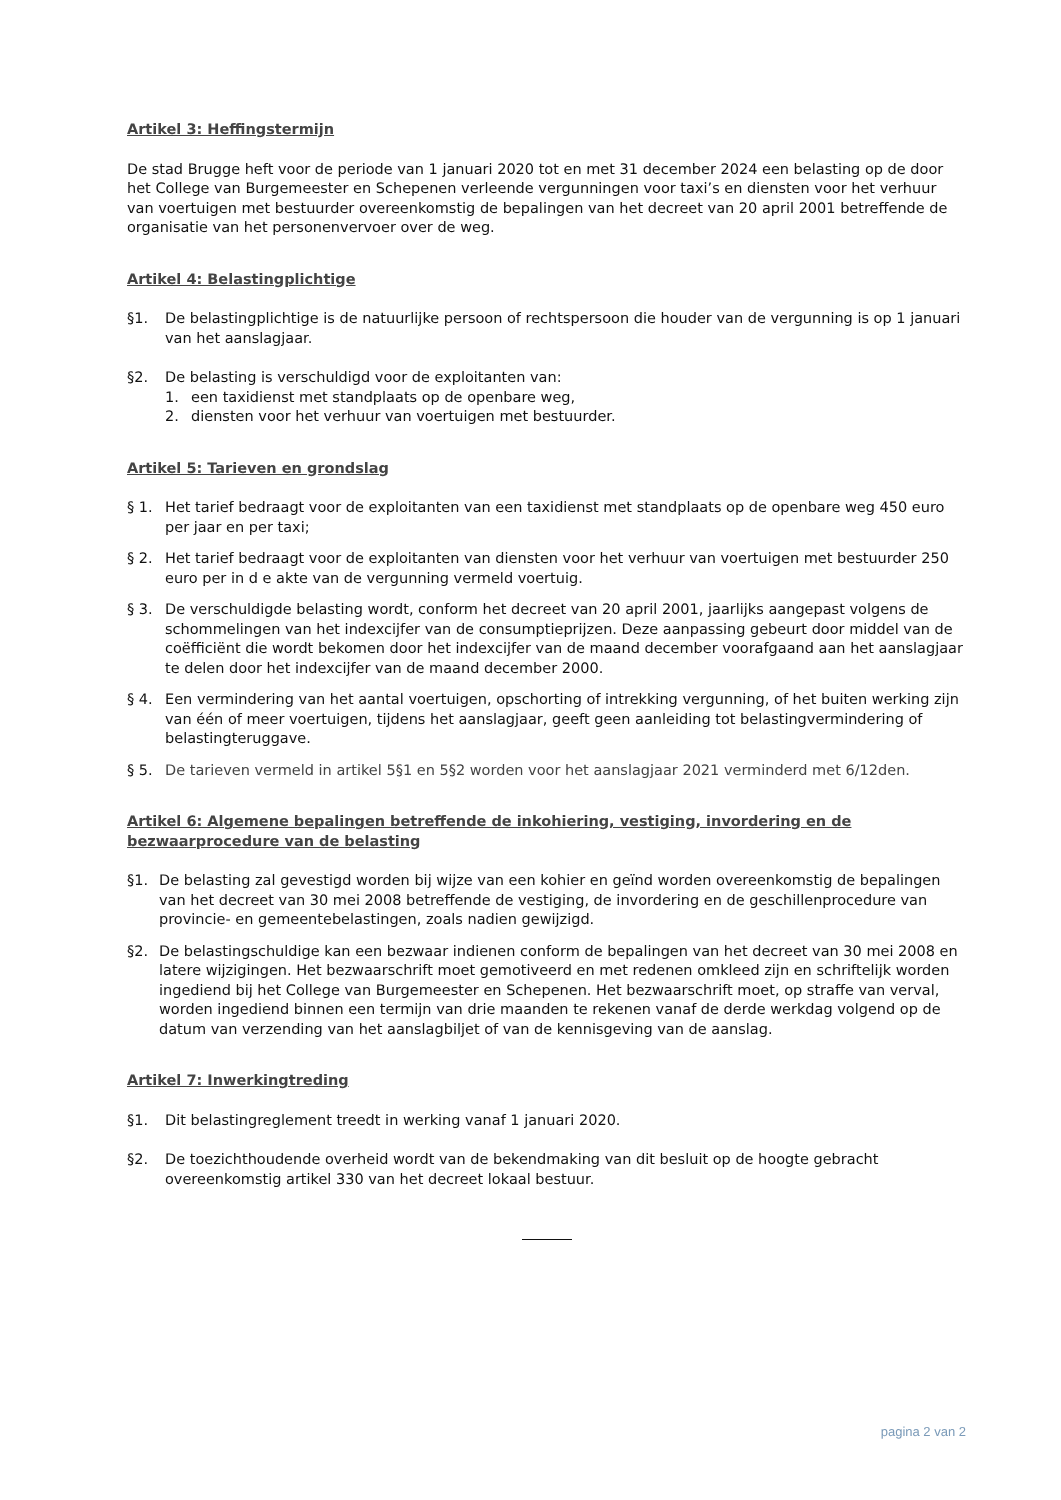Artikel 3: Heffingstermijn
De stad Brugge heft voor de periode van 1 januari 2020 tot en met 31 december 2024 een belasting op de door het College van Burgemeester en Schepenen verleende vergunningen voor taxi’s en diensten voor het verhuur van voertuigen met bestuurder overeenkomstig de bepalingen van het decreet van 20 april 2001 betreffende de organisatie van het personenvervoer over de weg.
Artikel 4: Belastingplichtige
§1. De belastingplichtige is de natuurlijke persoon of rechtspersoon die houder van de vergunning is op 1 januari van het aanslagjaar.
§2. De belasting is verschuldigd voor de exploitanten van:
1. een taxidienst met standplaats op de openbare weg,
2. diensten voor het verhuur van voertuigen met bestuurder.
Artikel 5: Tarieven en grondslag
§ 1. Het tarief bedraagt voor de exploitanten van een taxidienst met standplaats op de openbare weg 450 euro per jaar en per taxi;
§ 2. Het tarief bedraagt voor de exploitanten van diensten voor het verhuur van voertuigen met bestuurder 250 euro per in d e akte van de vergunning vermeld voertuig.
§ 3. De verschuldigde belasting wordt, conform het decreet van 20 april 2001, jaarlijks aangepast volgens de schommelingen van het indexcijfer van de consumptieprijzen. Deze aanpassing gebeurt door middel van de coëfficiënt die wordt bekomen door het indexcijfer van de maand december voorafgaand aan het aanslagjaar te delen door het indexcijfer van de maand december 2000.
§ 4. Een vermindering van het aantal voertuigen, opschorting of intrekking vergunning, of het buiten werking zijn van één of meer voertuigen, tijdens het aanslagjaar, geeft geen aanleiding tot belastingvermindering of belastingteruggave.
§ 5. De tarieven vermeld in artikel 5§1 en 5§2 worden voor het aanslagjaar 2021 verminderd met 6/12den.
Artikel 6: Algemene bepalingen betreffende de inkohiering, vestiging, invordering en de bezwaarprocedure van de belasting
§1. De belasting zal gevestigd worden bij wijze van een kohier en geïnd worden overeenkomstig de bepalingen van het decreet van 30 mei 2008 betreffende de vestiging, de invordering en de geschillenprocedure van provincie- en gemeentebelastingen, zoals nadien gewijzigd.
§2. De belastingschuldige kan een bezwaar indienen conform de bepalingen van het decreet van 30 mei 2008 en latere wijzigingen. Het bezwaarschrift moet gemotiveerd en met redenen omkleed zijn en schriftelijk worden ingediend bij het College van Burgemeester en Schepenen. Het bezwaarschrift moet, op straffe van verval, worden ingediend binnen een termijn van drie maanden te rekenen vanaf de derde werkdag volgend op de datum van verzending van het aanslagbiljet of van de kennisgeving van de aanslag.
Artikel 7: Inwerkingtreding
§1. Dit belastingreglement treedt in werking vanaf 1 januari 2020.
§2. De toezichthoudende overheid wordt van de bekendmaking van dit besluit op de hoogte gebracht overeenkomstig artikel 330 van het decreet lokaal bestuur.
pagina 2 van 2